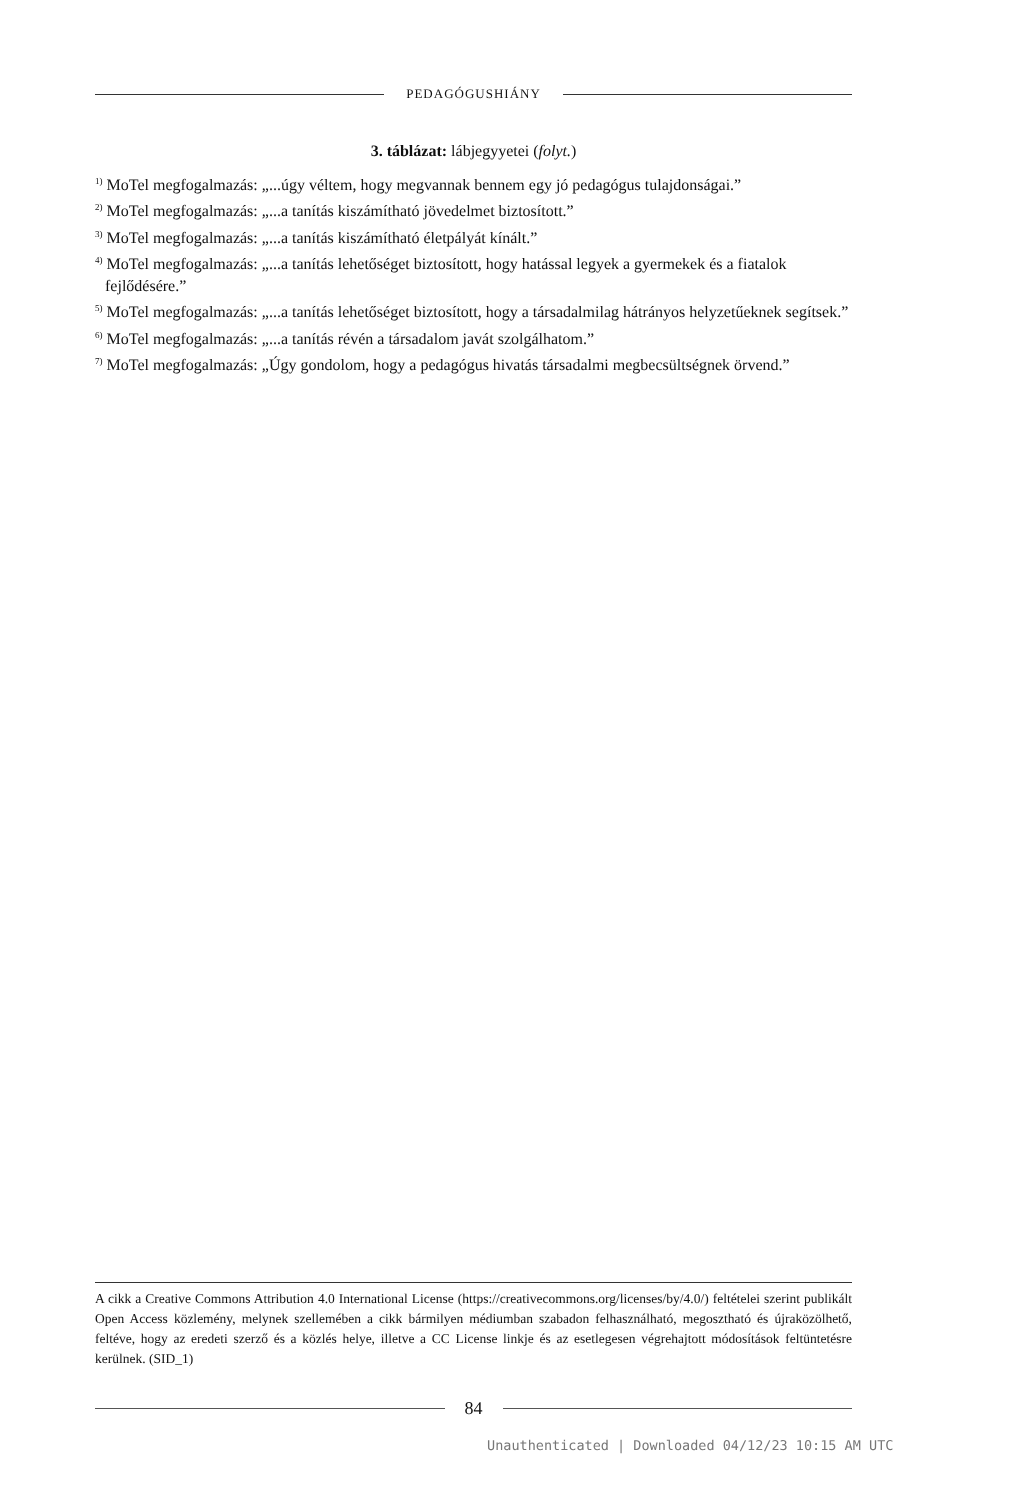PEDAGÓGUSHIÁNY
3. táblázat: lábjegyyetei (folyt.)
<sup>1)</sup> MoTel megfogalmazás: „...úgy véltem, hogy megvannak bennem egy jó pedagógus tulajdonságai.”
<sup>2)</sup> MoTel megfogalmazás: „...a tanítás kiszámítható jövedelmet biztosított.”
<sup>3)</sup> MoTel megfogalmazás: „...a tanítás kiszámítható életpályát kínált.”
<sup>4)</sup> MoTel megfogalmazás: „...a tanítás lehetőséget biztosított, hogy hatással legyek a gyermekek és a fiatalok fejlődésére.”
<sup>5)</sup> MoTel megfogalmazás: „...a tanítás lehetőséget biztosított, hogy a társadalmilag hátrányos helyzetűeknek segítsek.”
<sup>6)</sup> MoTel megfogalmazás: „...a tanítás révén a társadalom javát szolgálhatom.”
<sup>7)</sup> MoTel megfogalmazás: „Úgy gondolom, hogy a pedagógus hivatás társadalmi megbecsültségnek örvend.”
A cikk a Creative Commons Attribution 4.0 International License (https://creativecommons.org/licenses/by/4.0/) feltételei szerint publikált Open Access közlemény, melynek szellemében a cikk bármilyen médiumban szabadon felhasználható, megosztható és újraközölhető, feltéve, hogy az eredeti szerző és a közlés helye, illetve a CC License linkje és az esetlegesen végrehajtott módosítások feltüntetésre kerülnek. (SID_1)
84
Unauthenticated | Downloaded 04/12/23 10:15 AM UTC